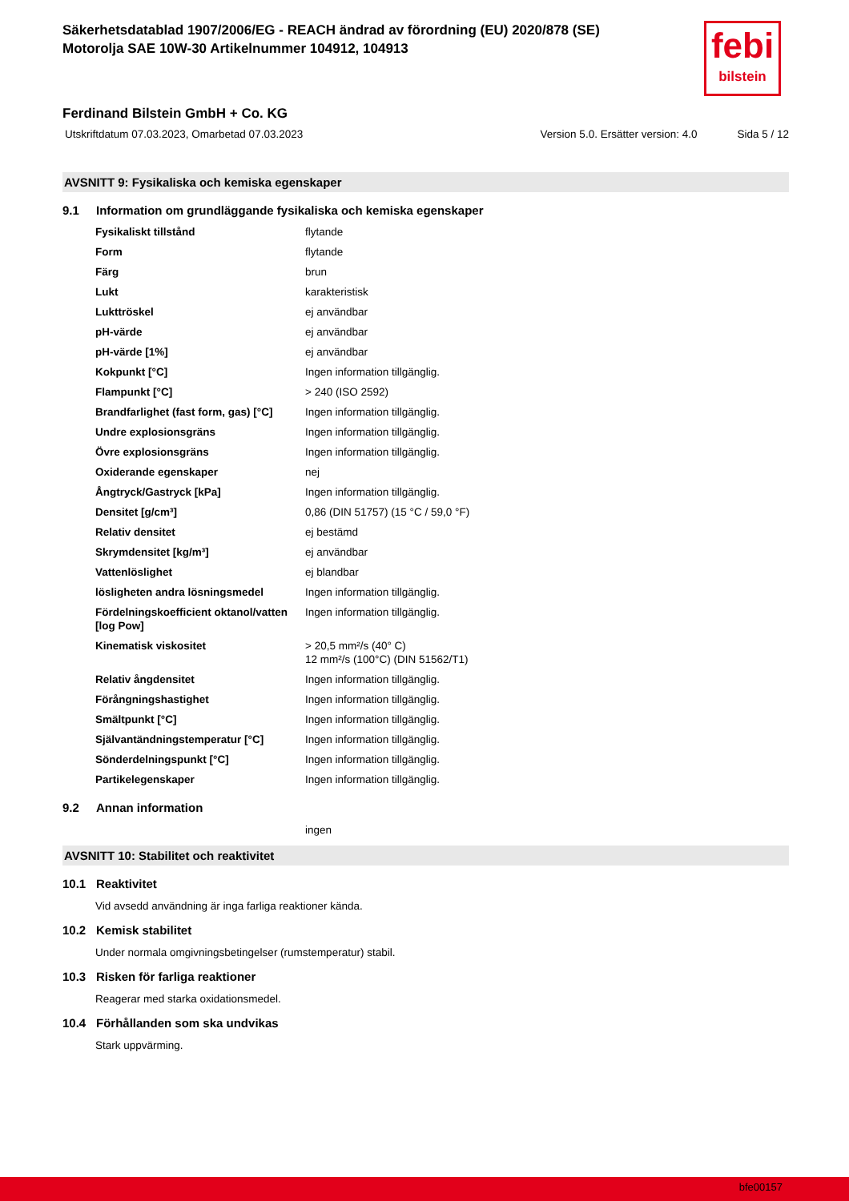Säkerhetsdatablad 1907/2006/EG - REACH ändrad av förordning (EU) 2020/878 (SE)
Motorolja SAE 10W-30 Artikelnummer 104912, 104913
febi
bilstein
Ferdinand Bilstein GmbH + Co. KG
Utskriftdatum 07.03.2023, Omarbetad 07.03.2023 Version 5.0. Ersätter version: 4.0 Sida 5 / 12
AVSNITT 9: Fysikaliska och kemiska egenskaper
9.1 Information om grundläggande fysikaliska och kemiska egenskaper
| Fysikaliskt tillstånd | flytande |
| Form | flytande |
| Färg | brun |
| Lukt | karakteristisk |
| Lukttröskel | ej användbar |
| pH-värde | ej användbar |
| pH-värde [1%] | ej användbar |
| Kokpunkt [°C] | Ingen information tillgänglig. |
| Flampunkt [°C] | > 240 (ISO 2592) |
| Brandfarlighet (fast form, gas) [°C] | Ingen information tillgänglig. |
| Undre explosionsgräns | Ingen information tillgänglig. |
| Övre explosionsgräns | Ingen information tillgänglig. |
| Oxiderande egenskaper | nej |
| Ångtryck/Gastryck [kPa] | Ingen information tillgänglig. |
| Densitet [g/cm³] | 0,86 (DIN 51757) (15 °C / 59,0 °F) |
| Relativ densitet | ej bestämd |
| Skrymdensitet [kg/m³] | ej användbar |
| Vattenlöslighet | ej blandbar |
| lösligheten andra lösningsmedel | Ingen information tillgänglig. |
| Fördelningskoefficient oktanol/vatten [log Pow] | Ingen information tillgänglig. |
| Kinematisk viskositet | > 20,5 mm²/s (40° C) 12 mm²/s (100°C) (DIN 51562/T1) |
| Relativ ångdensitet | Ingen information tillgänglig. |
| Förångningshastighet | Ingen information tillgänglig. |
| Smältpunkt [°C] | Ingen information tillgänglig. |
| Självantändningstemperatur [°C] | Ingen information tillgänglig. |
| Sönderdelningspunkt [°C] | Ingen information tillgänglig. |
| Partikelegenskaper | Ingen information tillgänglig. |
9.2 Annan information
ingen
AVSNITT 10: Stabilitet och reaktivitet
10.1 Reaktivitet
Vid avsedd användning är inga farliga reaktioner kända.
10.2 Kemisk stabilitet
Under normala omgivningsbetingelser (rumstemperatur) stabil.
10.3 Risken för farliga reaktioner
Reagerar med starka oxidationsmedel.
10.4 Förhållanden som ska undvikas
Stark uppvärming.
bfe00157